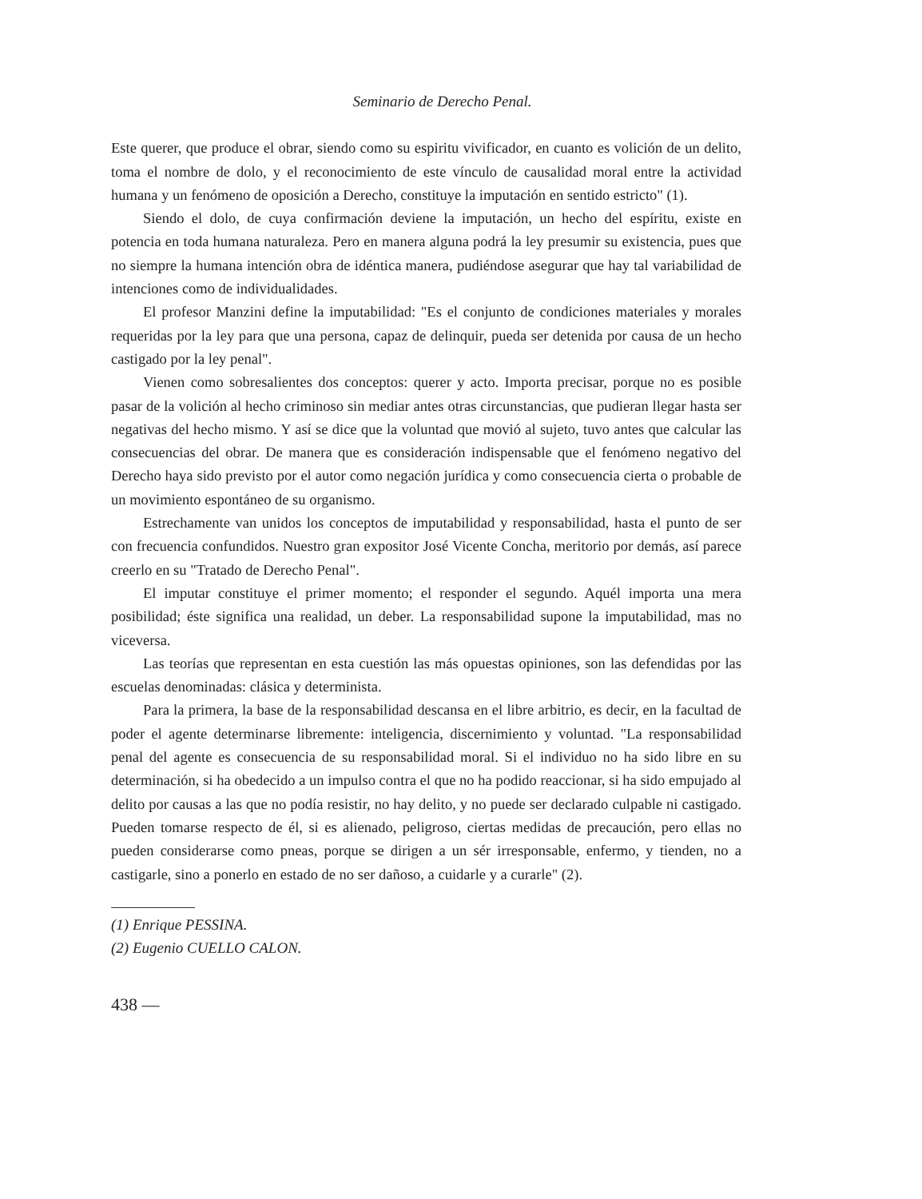Seminario de Derecho Penal.
Este querer, que produce el obrar, siendo como su espiritu vivificador, en cuanto es volición de un delito, toma el nombre de dolo, y el reconocimiento de este vínculo de causalidad moral entre la actividad humana y un fenómeno de oposición a Derecho, constituye la imputación en sentido estricto" (1).
Siendo el dolo, de cuya confirmación deviene la imputación, un hecho del espíritu, existe en potencia en toda humana naturaleza. Pero en manera alguna podrá la ley presumir su existencia, pues que no siempre la humana intención obra de idéntica manera, pudiéndose asegurar que hay tal variabilidad de intenciones como de individualidades.
El profesor Manzini define la imputabilidad: "Es el conjunto de condiciones materiales y morales requeridas por la ley para que una persona, capaz de delinquir, pueda ser detenida por causa de un hecho castigado por la ley penal".
Vienen como sobresalientes dos conceptos: querer y acto. Importa precisar, porque no es posible pasar de la volición al hecho criminoso sin mediar antes otras circunstancias, que pudieran llegar hasta ser negativas del hecho mismo. Y así se dice que la voluntad que movió al sujeto, tuvo antes que calcular las consecuencias del obrar. De manera que es consideración indispensable que el fenómeno negativo del Derecho haya sido previsto por el autor como negación jurídica y como consecuencia cierta o probable de un movimiento espontáneo de su organismo.
Estrechamente van unidos los conceptos de imputabilidad y responsabilidad, hasta el punto de ser con frecuencia confundidos. Nuestro gran expositor José Vicente Concha, meritorio por demás, así parece creerlo en su "Tratado de Derecho Penal".
El imputar constituye el primer momento; el responder el segundo. Aquél importa una mera posibilidad; éste significa una realidad, un deber. La responsabilidad supone la imputabilidad, mas no viceversa.
Las teorías que representan en esta cuestión las más opuestas opiniones, son las defendidas por las escuelas denominadas: clásica y determinista.
Para la primera, la base de la responsabilidad descansa en el libre arbitrio, es decir, en la facultad de poder el agente determinarse libremente: inteligencia, discernimiento y voluntad. "La responsabilidad penal del agente es consecuencia de su responsabilidad moral. Si el individuo no ha sido libre en su determinación, si ha obedecido a un impulso contra el que no ha podido reaccionar, si ha sido empujado al delito por causas a las que no podía resistir, no hay delito, y no puede ser declarado culpable ni castigado. Pueden tomarse respecto de él, si es alienado, peligroso, ciertas medidas de precaución, pero ellas no pueden considerarse como pneas, porque se dirigen a un sér irresponsable, enfermo, y tienden, no a castigarle, sino a ponerlo en estado de no ser dañoso, a cuidarle y a curarle" (2).
(1) Enrique PESSINA.
(2) Eugenio CUELLO CALON.
438 —